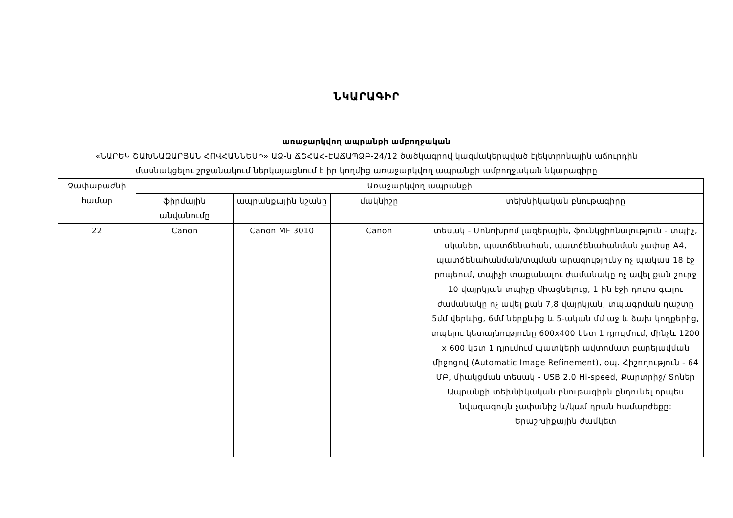ՆԿԱՐԱԳԻՐ
առաջարկվող ապրանքի ամբողջական
«ՆԱՐԵԿ ՇԱԽՆԱԶԱՐՅԱՆ ՀՈՎՀԱՆՆԵՍԻ» ԱՁ-ն ՃՇՀԱՀ-ԷԱՃԱՊՁԲ-24/12 ծածկագրով կազմակերպված էլեկտրոնային աճուրդին
մասնակցելու շրջանակում ներկայացնում է իր կողմից առաջարկվող ապրանքի ամբողջական նկարագիրը
| Չափաբաժնի համար | Առաջարկվող ապրանքի | | | |
| --- | --- | --- | --- | --- |
| | ֆիրմային անվանումը | ապրանքային նշանը | մակնիշը | տեխնիկական բնութագիրը |
| 22 | Canon | Canon MF 3010 | Canon | տեսակ - Մոնոխրոմ լազերային, ֆունկցիոնալություն - տպիչ, սկաներ, պատճենահան, պատճենահանման չափսը A4, պատճենահանման/տպման արագությունy ոչ պակաս 18 էջ րոպեում, տպիչի տաքանալու ժամանակը ոչ ավել քան շուրջ 10 վայրկյան տպիչը միացնելուց, 1-ին էջի դուրս գալու ժամանակը ոչ ավել քան 7,8 վայրկյան, տպագրման դաշտը 5մմ վերևից, 6մմ ներքևից և 5-ական մմ աջ և ձախ կողքերից, տպելու կետայնությունը 600x400 կետ 1 դյույմում, մինչև 1200 x 600 կետ 1 դյումում պատկերի ավտոմատ բարելավման միջոցով (Automatic Image Refinement), օպ. Հիշողություն - 64 ՄԲ, միակցման տեսակ - USB 2.0 Hi-speed, Քարտրիջ/ Տոներ Ապրանքի տեխնիկական բնութագիրն ընդունել որպես նվազագույն չափանիշ և/կամ դրան համարժեքը: Երաշխիքային ժամկետ |